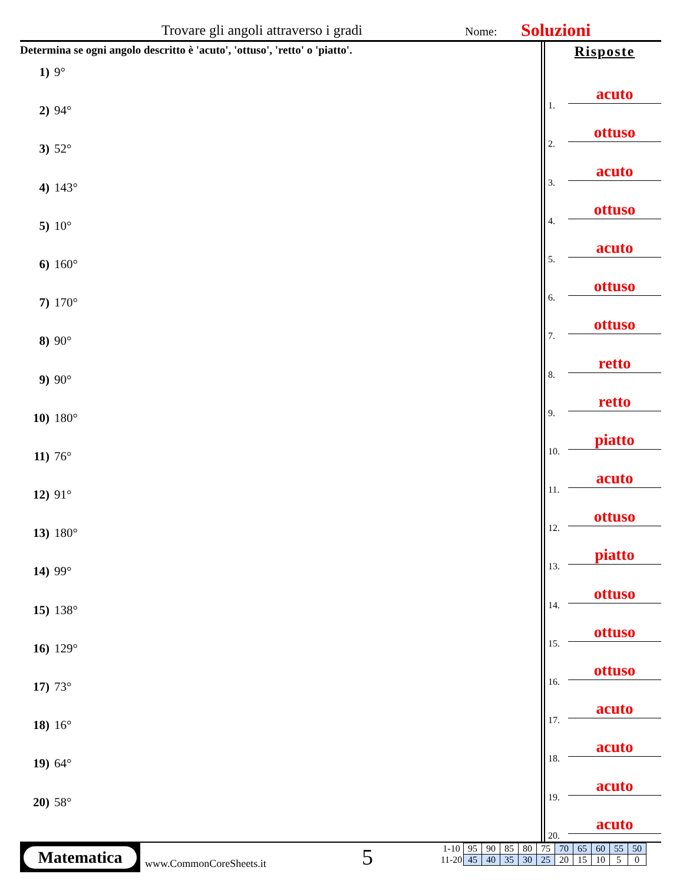Trovare gli angoli attraverso i gradi Nome: Soluzioni
Determina se ogni angolo descritto è 'acuto', 'ottuso', 'retto' o 'piatto'.
1) 9°
2) 94°
3) 52°
4) 143°
5) 10°
6) 160°
7) 170°
8) 90°
9) 90°
10) 180°
11) 76°
12) 91°
13) 180°
14) 99°
15) 138°
16) 129°
17) 73°
18) 16°
19) 64°
20) 58°
Risposte
1.
acuto
2.
ottuso
3.
acuto
4.
ottuso
5.
acuto
6.
ottuso
7.
ottuso
8.
retto
9.
retto
10.
piatto
11.
acuto
12.
ottuso
13.
piatto
14.
ottuso
15.
ottuso
16.
ottuso
17.
acuto
18.
acuto
19.
acuto
20.
acuto
Matematica
www.CommonCoreSheets.it 5
| 1-10 | 95 | 90 | 85 | 80 | 75 | 70 | 65 | 60 | 55 | 50 |
| 11-20 | 45 | 40 | 35 | 30 | 25 | 20 | 15 | 10 | 5 | 0 |